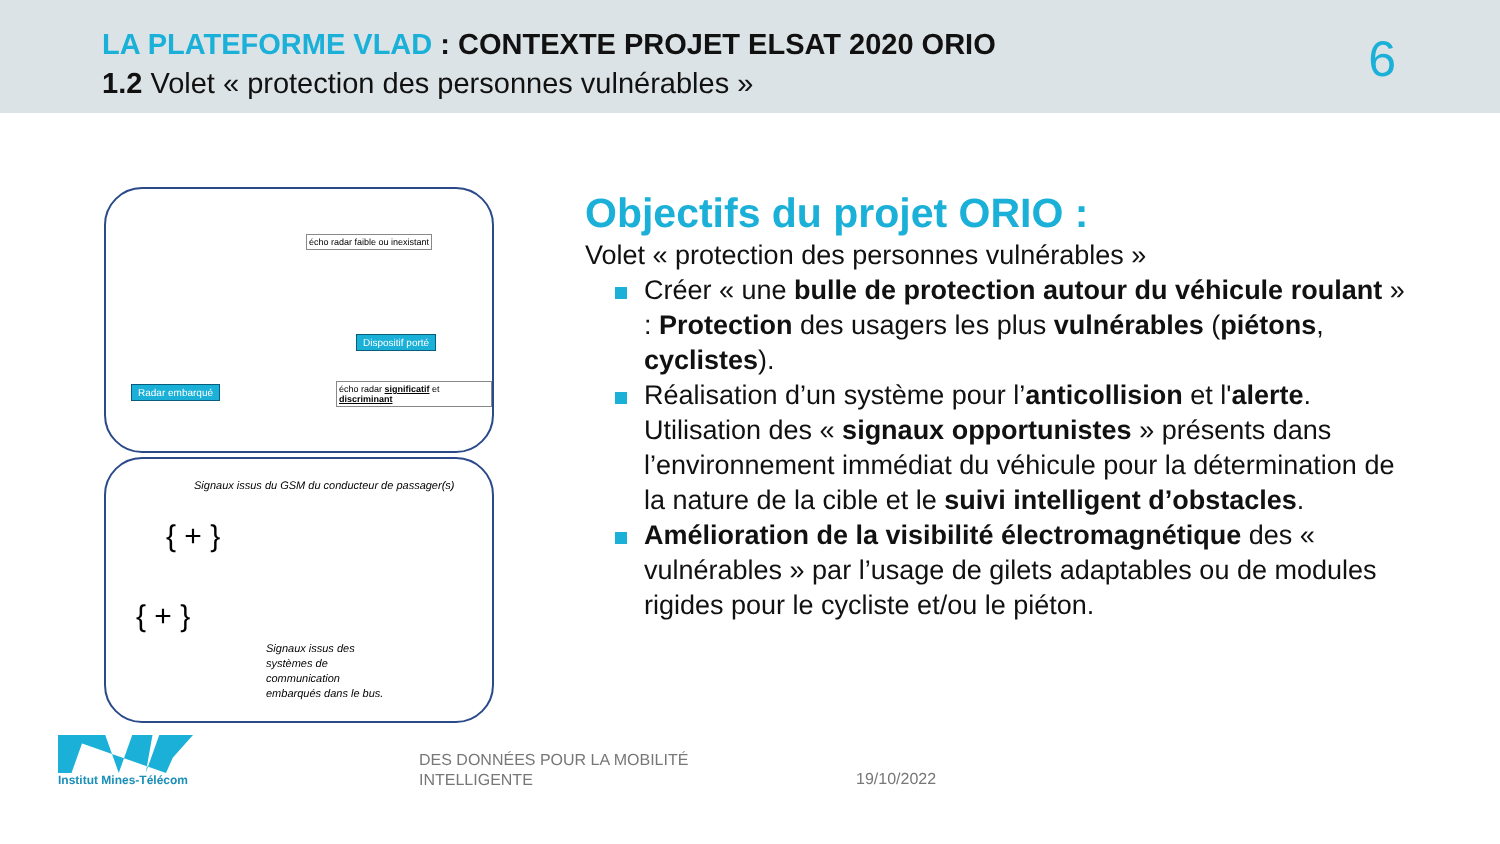LA PLATEFORME VLAD : CONTEXTE PROJET ELSAT 2020 ORIO
1.2 Volet « protection des personnes vulnérables »
6
écho radar faible ou inexistant
Dispositif porté
Radar embarqué
écho radar significatif et discriminant
Signaux issus du GSM du conducteur de passager(s)
{ + }
{ + }
Signaux issus des
systèmes de
communication
embarqués dans le bus.
Objectifs du projet ORIO :
Volet « protection des personnes vulnérables »
Créer « une bulle de protection autour du véhicule roulant » : Protection des usagers les plus vulnérables (piétons, cyclistes).
Réalisation d’un système pour l’anticollision et l'alerte. Utilisation des « signaux opportunistes » présents dans l’environnement immédiat du véhicule pour la détermination de la nature de la cible et le suivi intelligent d’obstacles.
Amélioration de la visibilité électromagnétique des « vulnérables » par l’usage de gilets adaptables ou de modules rigides pour le cycliste et/ou le piéton.
Institut Mines-Télécom
DES DONNÉES POUR LA MOBILITÉ
INTELLIGENTE
19/10/2022